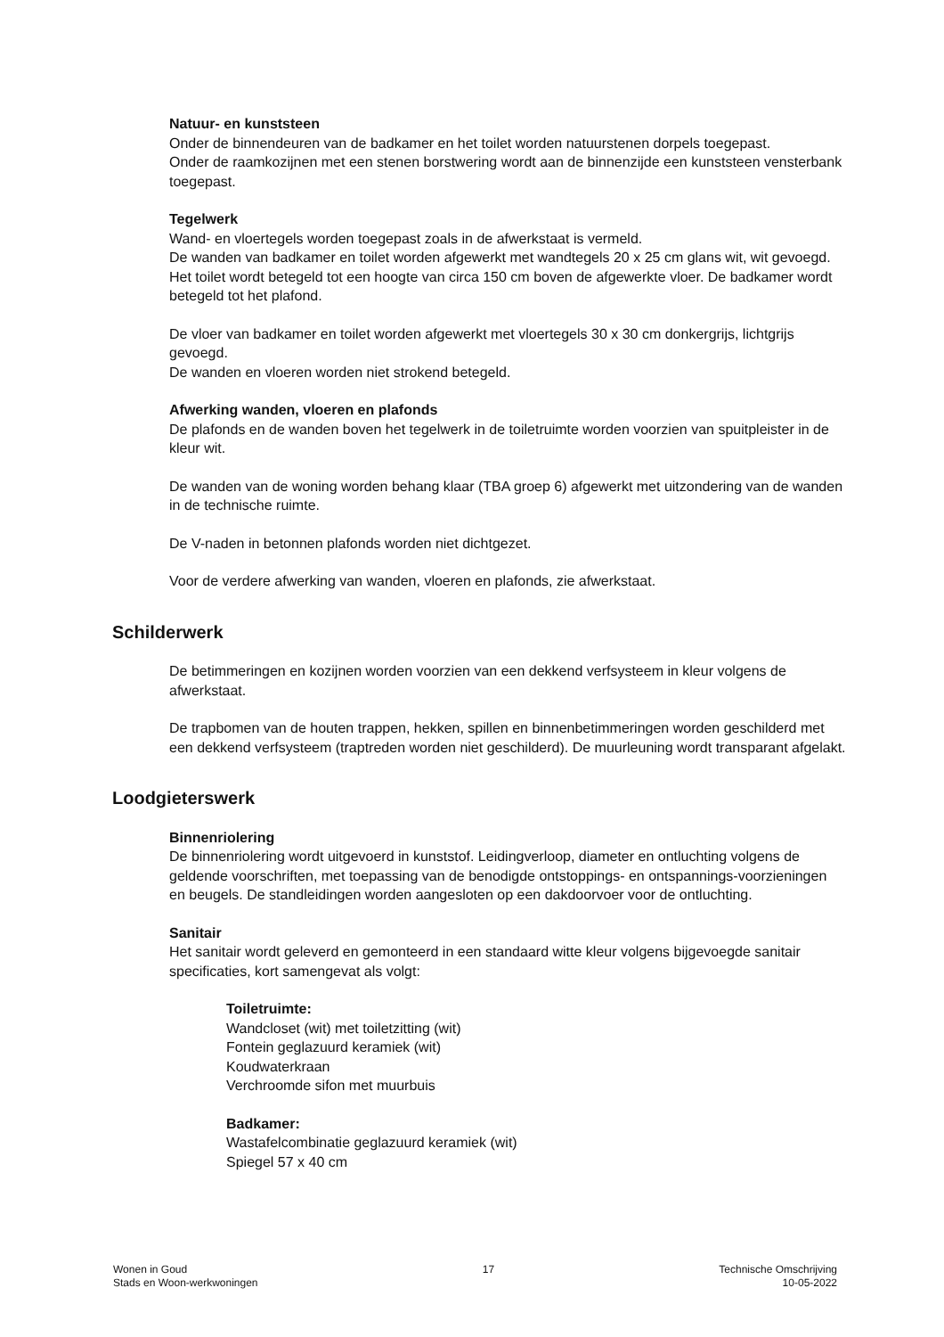Natuur- en kunststeen
Onder de binnendeuren van de badkamer en het toilet worden natuurstenen dorpels toegepast.
Onder de raamkozijnen met een stenen borstwering wordt aan de binnenzijde een kunststeen vensterbank toegepast.
Tegelwerk
Wand- en vloertegels worden toegepast zoals in de afwerkstaat is vermeld.
De wanden van badkamer en toilet worden afgewerkt met wandtegels 20 x 25 cm glans wit, wit gevoegd.
Het toilet wordt betegeld tot een hoogte van circa 150 cm boven de afgewerkte vloer. De badkamer wordt betegeld tot het plafond.
De vloer van badkamer en toilet worden afgewerkt met vloertegels 30 x 30 cm donkergrijs, lichtgrijs gevoegd.
De wanden en vloeren worden niet strokend betegeld.
Afwerking wanden, vloeren en plafonds
De plafonds en de wanden boven het tegelwerk in de toiletruimte worden voorzien van spuitpleister in de kleur wit.
De wanden van de woning worden behang klaar (TBA groep 6) afgewerkt met uitzondering van de wanden in de technische ruimte.
De V-naden in betonnen plafonds worden niet dichtgezet.
Voor de verdere afwerking van wanden, vloeren en plafonds, zie afwerkstaat.
Schilderwerk
De betimmeringen en kozijnen worden voorzien van een dekkend verfsysteem in kleur volgens de afwerkstaat.
De trapbomen van de houten trappen, hekken, spillen en binnenbetimmeringen worden geschilderd met een dekkend verfsysteem (traptreden worden niet geschilderd). De muurleuning wordt transparant afgelakt.
Loodgieterswerk
Binnenriolering
De binnenriolering wordt uitgevoerd in kunststof. Leidingverloop, diameter en ontluchting volgens de geldende voorschriften, met toepassing van de benodigde ontstoppings- en ontspannings-voorzieningen en beugels. De standleidingen worden aangesloten op een dakdoorvoer voor de ontluchting.
Sanitair
Het sanitair wordt geleverd en gemonteerd in een standaard witte kleur volgens bijgevoegde sanitair specificaties, kort samengevat als volgt:
Toiletruimte:
Wandcloset (wit) met toiletzitting (wit)
Fontein geglazuurd keramiek (wit)
Koudwaterkraan
Verchroomde sifon met muurbuis
Badkamer:
Wastafelcombinatie geglazuurd keramiek (wit)
Spiegel 57 x 40 cm
Wonen in Goud
Stads en Woon-werkwoningen
17 Technische Omschrijving
10-05-2022